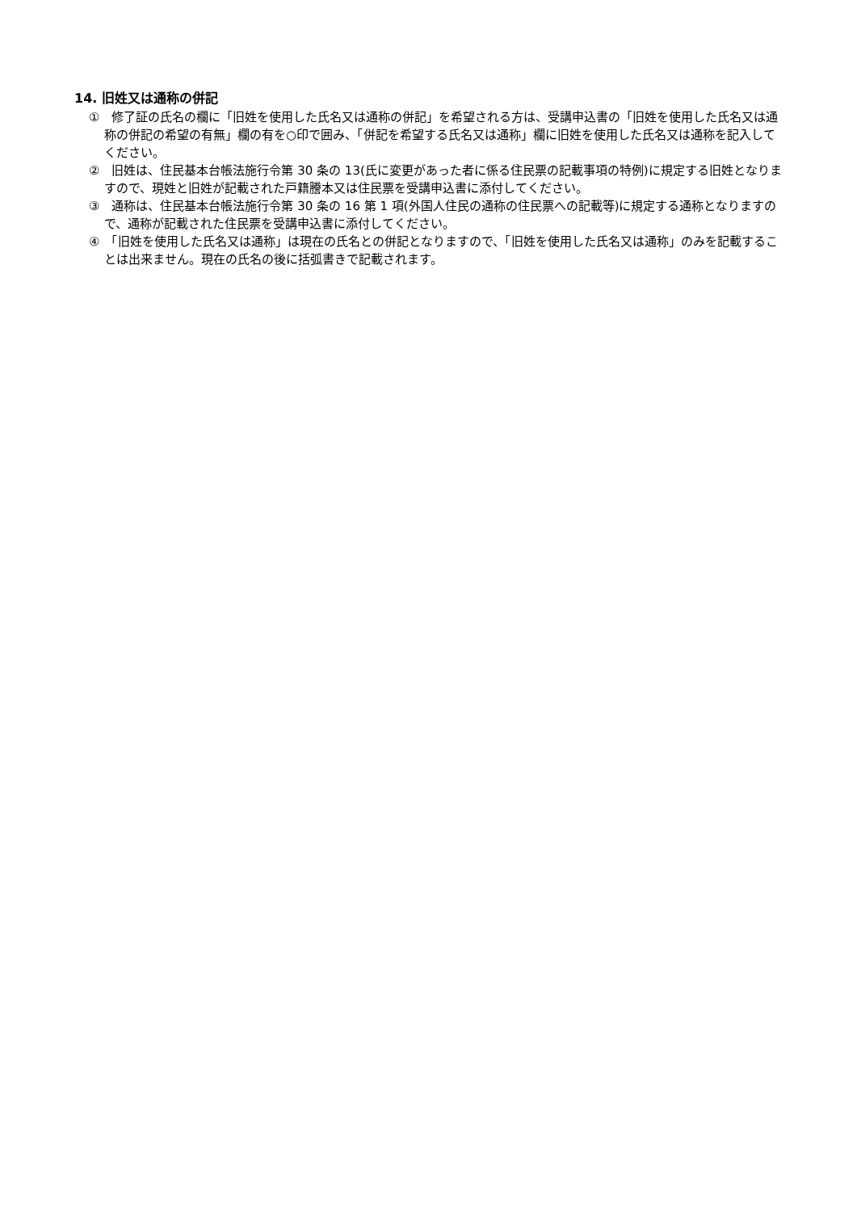14. 旧姓又は通称の併記
①　修了証の氏名の欄に「旧姓を使用した氏名又は通称の併記」を希望される方は、受講申込書の「旧姓を使用した氏名又は通称の併記の希望の有無」欄の有を○印で囲み、「併記を希望する氏名又は通称」欄に旧姓を使用した氏名又は通称を記入してください。
②　旧姓は、住民基本台帳法施行令第 30 条の 13(氏に変更があった者に係る住民票の記載事項の特例)に規定する旧姓となりますので、現姓と旧姓が記載された戸籍謄本又は住民票を受講申込書に添付してください。
③　通称は、住民基本台帳法施行令第 30 条の 16 第 1 項(外国人住民の通称の住民票への記載等)に規定する通称となりますので、通称が記載された住民票を受講申込書に添付してください。
④　「旧姓を使用した氏名又は通称」は現在の氏名との併記となりますので、「旧姓を使用した氏名又は通称」のみを記載することは出来ません。現在の氏名の後に括弧書きで記載されます。